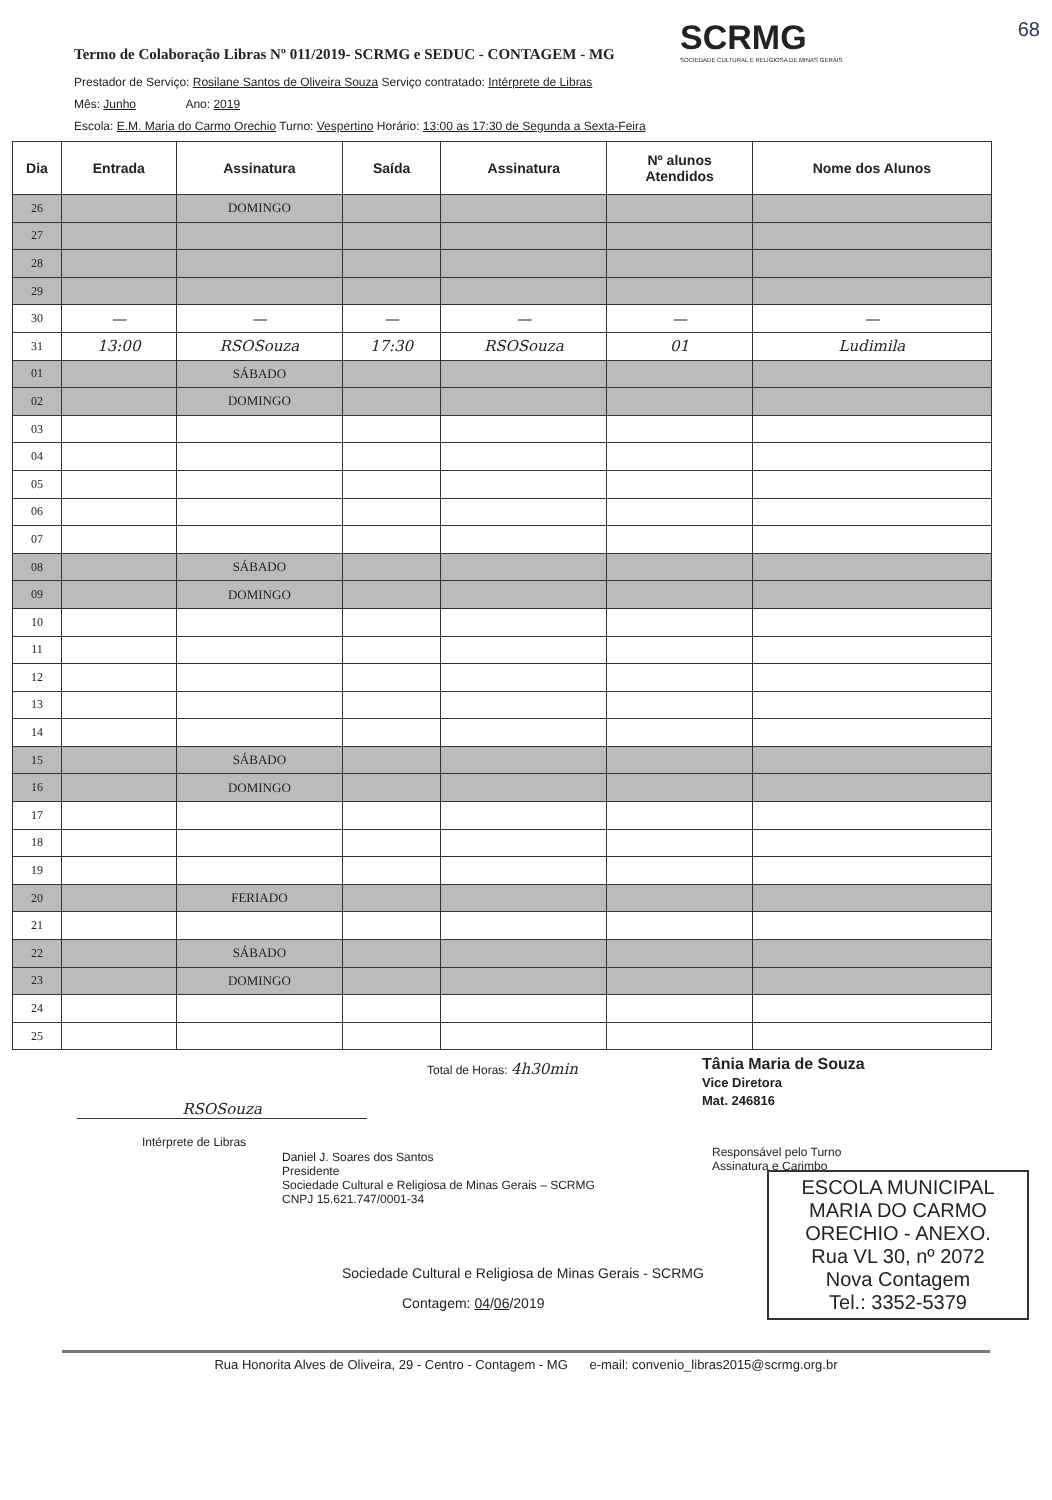Termo de Colaboração Libras Nº 011/2019- SCRMG e SEDUC - CONTAGEM - MG
SCRMG
SOCIEDADE CULTURAL E RELIGIOSA DE MINAS GERAIS
68
Prestador de Serviço: Rosilane Santos de Oliveira Souza Serviço contratado: Intérprete de Libras
Mês: Junho Ano: 2019
Escola: E.M. Maria do Carmo Orechio Turno: Vespertino Horário: 13:00 as 17:30 de Segunda a Sexta-Feira
| Dia | Entrada | Assinatura | Saída | Assinatura | Nº alunos Atendidos | Nome dos Alunos |
| --- | --- | --- | --- | --- | --- | --- |
| 26 | | DOMINGO | | | | |
| 27 | | | | | | |
| 28 | | | | | | |
| 29 | | | | | | |
| 30 | — | — | — | — | — | — |
| 31 | 13:00 | RSOSouza | 17:30 | RSOSouza | 01 | Ludimila |
| 01 | | SÁBADO | | | | |
| 02 | | DOMINGO | | | | |
| 03 | | | | | | |
| 04 | | | | | | |
| 05 | | | | | | |
| 06 | | | | | | |
| 07 | | | | | | |
| 08 | | SÁBADO | | | | |
| 09 | | DOMINGO | | | | |
| 10 | | | | | | |
| 11 | | | | | | |
| 12 | | | | | | |
| 13 | | | | | | |
| 14 | | | | | | |
| 15 | | SÁBADO | | | | |
| 16 | | DOMINGO | | | | |
| 17 | | | | | | |
| 18 | | | | | | |
| 19 | | | | | | |
| 20 | | FERIADO | | | | |
| 21 | | | | | | |
| 22 | | SÁBADO | | | | |
| 23 | | DOMINGO | | | | |
| 24 | | | | | | |
| 25 | | | | | | |
Total de Horas: 4h30min
Tânia Maria de Souza
Vice Diretora
Mat. 246816
RSOSouza
Intérprete de Libras
Daniel J. Soares dos Santos
Presidente
Sociedade Cultural e Religiosa de Minas Gerais – SCRMG
CNPJ 15.621.747/0001-34
Responsável pelo Turno
Assinatura e Carimbo
ESCOLA MUNICIPAL MARIA DO CARMO ORECHIO - ANEXO.
Rua VL 30, nº 2072
Nova Contagem
Tel.: 3352-5379
Sociedade Cultural e Religiosa de Minas Gerais - SCRMG
Contagem: 04/06/2019
Rua Honorita Alves de Oliveira, 29 - Centro - Contagem - MG e-mail: convenio_libras2015@scrmg.org.br